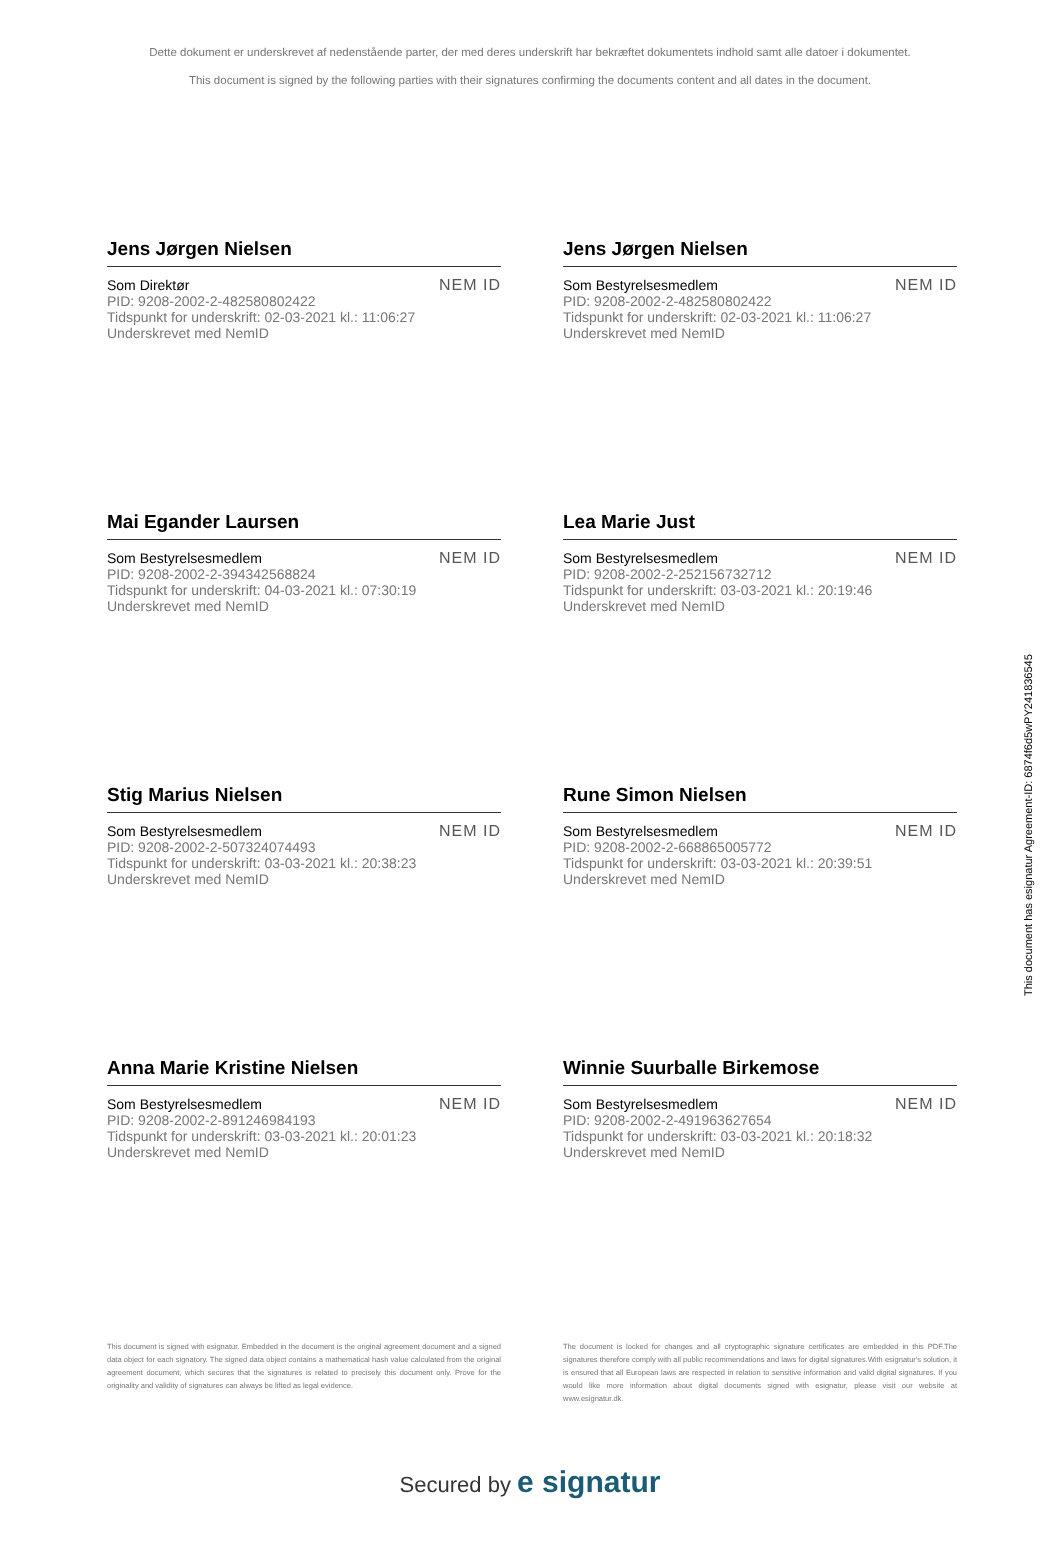Dette dokument er underskrevet af nedenstående parter, der med deres underskrift har bekræftet dokumentets indhold samt alle datoer i dokumentet.
This document is signed by the following parties with their signatures confirming the documents content and all dates in the document.
Jens Jørgen Nielsen
Som Direktør
PID: 9208-2002-2-482580802422
Tidspunkt for underskrift: 02-03-2021 kl.: 11:06:27
Underskrevet med NemID
NEM ID
Jens Jørgen Nielsen
Som Bestyrelsesmedlem
PID: 9208-2002-2-482580802422
Tidspunkt for underskrift: 02-03-2021 kl.: 11:06:27
Underskrevet med NemID
NEM ID
Mai Egander Laursen
Som Bestyrelsesmedlem
PID: 9208-2002-2-394342568824
Tidspunkt for underskrift: 04-03-2021 kl.: 07:30:19
Underskrevet med NemID
NEM ID
Lea Marie Just
Som Bestyrelsesmedlem
PID: 9208-2002-2-252156732712
Tidspunkt for underskrift: 03-03-2021 kl.: 20:19:46
Underskrevet med NemID
NEM ID
Stig Marius Nielsen
Som Bestyrelsesmedlem
PID: 9208-2002-2-507324074493
Tidspunkt for underskrift: 03-03-2021 kl.: 20:38:23
Underskrevet med NemID
NEM ID
Rune Simon Nielsen
Som Bestyrelsesmedlem
PID: 9208-2002-2-668865005772
Tidspunkt for underskrift: 03-03-2021 kl.: 20:39:51
Underskrevet med NemID
NEM ID
Anna Marie Kristine Nielsen
Som Bestyrelsesmedlem
PID: 9208-2002-2-891246984193
Tidspunkt for underskrift: 03-03-2021 kl.: 20:01:23
Underskrevet med NemID
NEM ID
Winnie Suurballe Birkemose
Som Bestyrelsesmedlem
PID: 9208-2002-2-491963627654
Tidspunkt for underskrift: 03-03-2021 kl.: 20:18:32
Underskrevet med NemID
NEM ID
This document is signed with esignatur. Embedded in the document is the original agreement document and a signed data object for each signatory. The signed data object contains a mathematical hash value calculated from the original agreement document, which secures that the signatures is related to precisely this document only. Prove for the originality and validity of signatures can always be lifted as legal evidence.
The document is locked for changes and all cryptographic signature certificates are embedded in this PDF.The signatures therefore comply with all public recommendations and laws for digital signatures.With esignatur's solution, it is ensured that all European laws are respected in relation to sensitive information and valid digital signatures. If you would like more information about digital documents signed with esignatur, please visit our website at www.esignatur.dk.
Secured by e signatur
This document has esignatur Agreement-ID: 6874f6d5wPY241836545